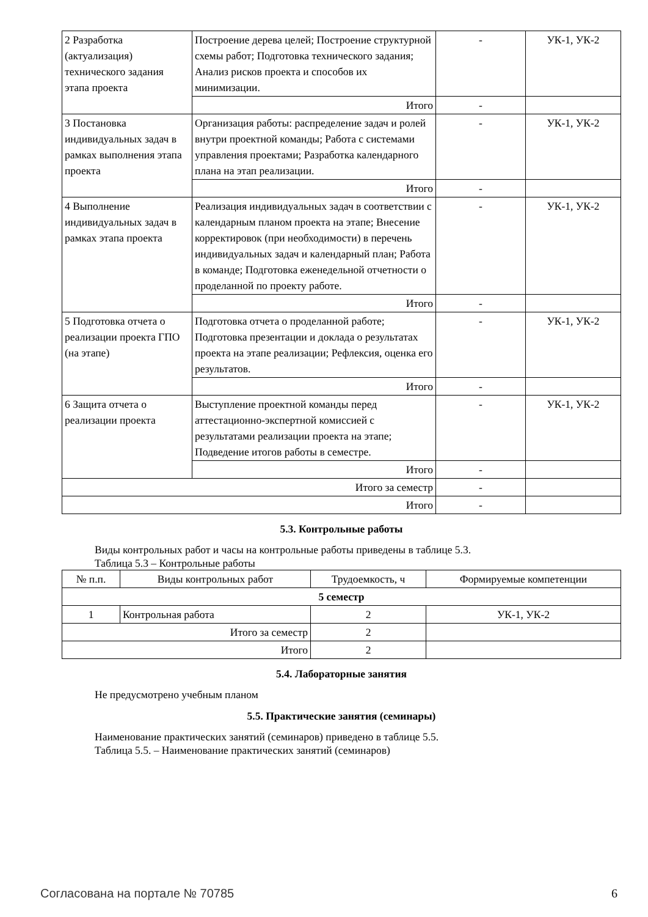| 2 Разработка (актуализация) технического задания этапа проекта | Построение дерева целей; Построение структурной схемы работ; Подготовка технического задания; Анализ рисков проекта и способов их минимизации. | - | УК-1, УК-2 |
| | Итого | - | |
| 3 Постановка индивидуальных задач в рамках выполнения этапа проекта | Организация работы: распределение задач и ролей внутри проектной команды; Работа с системами управления проектами; Разработка календарного плана на этап реализации. | - | УК-1, УК-2 |
| | Итого | - | |
| 4 Выполнение индивидуальных задач в рамках этапа проекта | Реализация индивидуальных задач в соответствии с календарным планом проекта на этапе; Внесение корректировок (при необходимости) в перечень индивидуальных задач и календарный план; Работа в команде; Подготовка еженедельной отчетности о проделанной по проекту работе. | - | УК-1, УК-2 |
| | Итого | - | |
| 5 Подготовка отчета о реализации проекта ГПО (на этапе) | Подготовка отчета о проделанной работе; Подготовка презентации и доклада о результатах проекта на этапе реализации; Рефлексия, оценка его результатов. | - | УК-1, УК-2 |
| | Итого | - | |
| 6 Защита отчета о реализации проекта | Выступление проектной команды перед аттестационно-экспертной комиссией с результатами реализации проекта на этапе; Подведение итогов работы в семестре. | - | УК-1, УК-2 |
| | Итого | - | |
| Итого за семестр | | - | |
| Итого | | - | |
5.3. Контрольные работы
Виды контрольных работ и часы на контрольные работы приведены в таблице 5.3.
Таблица 5.3 – Контрольные работы
| № п.п. | Виды контрольных работ | Трудоемкость, ч | Формируемые компетенции |
| --- | --- | --- | --- |
| 5 семестр | | | |
| 1 | Контрольная работа | 2 | УК-1, УК-2 |
| Итого за семестр | | 2 | |
| Итого | | 2 | |
5.4. Лабораторные занятия
Не предусмотрено учебным планом
5.5. Практические занятия (семинары)
Наименование практических занятий (семинаров) приведено в таблице 5.5.
Таблица 5.5. – Наименование практических занятий (семинаров)
Согласована на портале № 70785 6